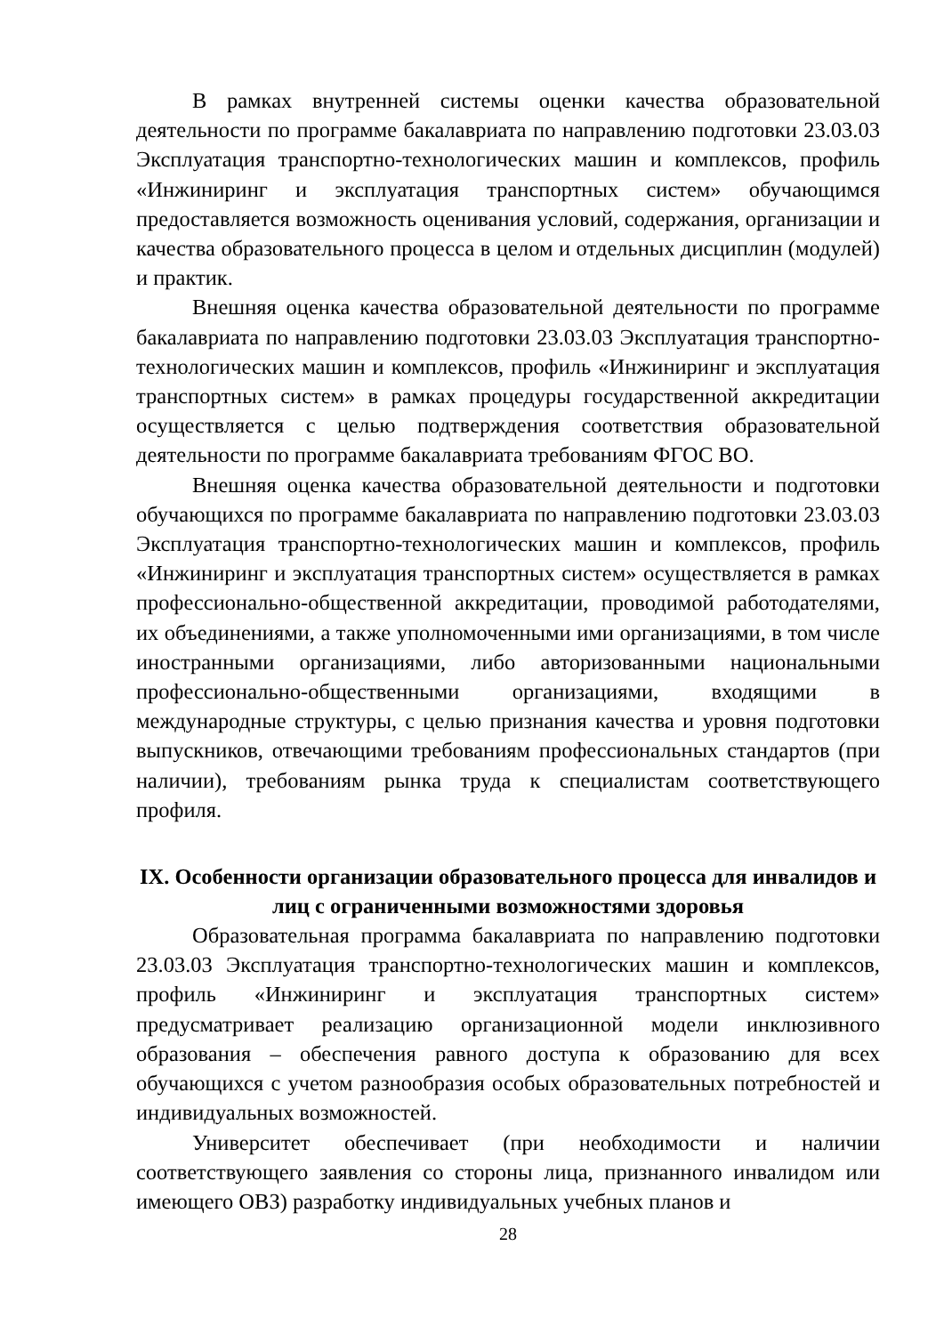В рамках внутренней системы оценки качества образовательной деятельности по программе бакалавриата по направлению подготовки 23.03.03 Эксплуатация транспортно-технологических машин и комплексов, профиль «Инжиниринг и эксплуатация транспортных систем» обучающимся предоставляется возможность оценивания условий, содержания, организации и качества образовательного процесса в целом и отдельных дисциплин (модулей) и практик.
Внешняя оценка качества образовательной деятельности по программе бакалавриата по направлению подготовки 23.03.03 Эксплуатация транспортно-технологических машин и комплексов, профиль «Инжиниринг и эксплуатация транспортных систем» в рамках процедуры государственной аккредитации осуществляется с целью подтверждения соответствия образовательной деятельности по программе бакалавриата требованиям ФГОС ВО.
Внешняя оценка качества образовательной деятельности и подготовки обучающихся по программе бакалавриата по направлению подготовки 23.03.03 Эксплуатация транспортно-технологических машин и комплексов, профиль «Инжиниринг и эксплуатация транспортных систем» осуществляется в рамках профессионально-общественной аккредитации, проводимой работодателями, их объединениями, а также уполномоченными ими организациями, в том числе иностранными организациями, либо авторизованными национальными профессионально-общественными организациями, входящими в международные структуры, с целью признания качества и уровня подготовки выпускников, отвечающими требованиям профессиональных стандартов (при наличии), требованиям рынка труда к специалистам соответствующего профиля.
IX. Особенности организации образовательного процесса для инвалидов и лиц с ограниченными возможностями здоровья
Образовательная программа бакалавриата по направлению подготовки 23.03.03 Эксплуатация транспортно-технологических машин и комплексов, профиль «Инжиниринг и эксплуатация транспортных систем» предусматривает реализацию организационной модели инклюзивного образования – обеспечения равного доступа к образованию для всех обучающихся с учетом разнообразия особых образовательных потребностей и индивидуальных возможностей.
Университет обеспечивает (при необходимости и наличии соответствующего заявления со стороны лица, признанного инвалидом или имеющего ОВЗ) разработку индивидуальных учебных планов и
28